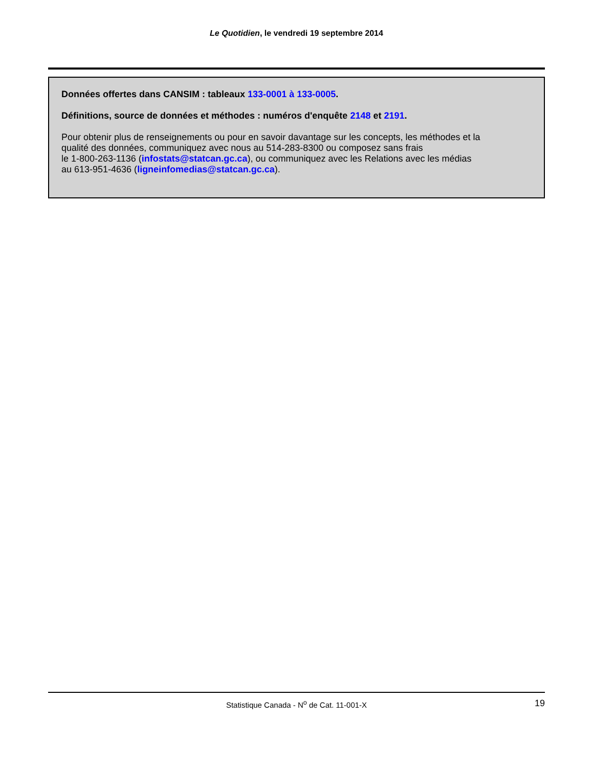Le Quotidien, le vendredi 19 septembre 2014
Données offertes dans CANSIM : tableaux 133-0001 à 133-0005.
Définitions, source de données et méthodes : numéros d'enquête 2148 et 2191.
Pour obtenir plus de renseignements ou pour en savoir davantage sur les concepts, les méthodes et la
qualité des données, communiquez avec nous au 514-283-8300 ou composez sans frais
le 1-800-263-1136 (infostats@statcan.gc.ca), ou communiquez avec les Relations avec les médias
au 613-951-4636 (ligneinfomedias@statcan.gc.ca).
Statistique Canada - N<sup>o</sup> de Cat. 11-001-X 19